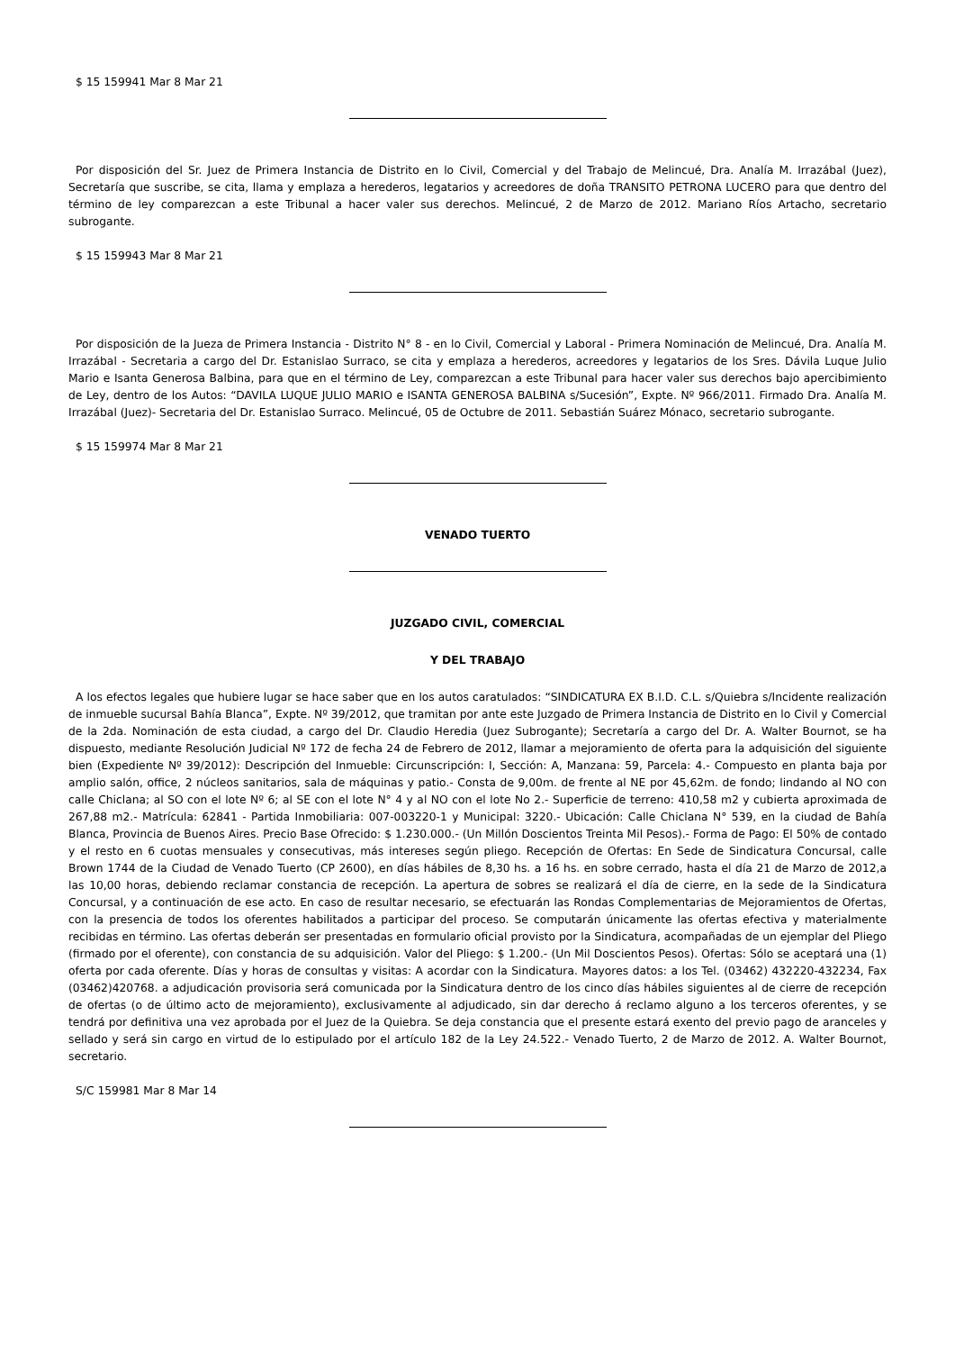$ 15 159941 Mar 8 Mar 21
Por disposición del Sr. Juez de Primera Instancia de Distrito en lo Civil, Comercial y del Trabajo de Melincué, Dra. Analía M. Irrazábal (Juez), Secretaría que suscribe, se cita, llama y emplaza a herederos, legatarios y acreedores de doña TRANSITO PETRONA LUCERO para que dentro del término de ley comparezcan a este Tribunal a hacer valer sus derechos. Melincué, 2 de Marzo de 2012. Mariano Ríos Artacho, secretario subrogante.
$ 15 159943 Mar 8 Mar 21
Por disposición de la Jueza de Primera Instancia - Distrito N° 8 - en lo Civil, Comercial y Laboral - Primera Nominación de Melincué, Dra. Analía M. Irrazábal - Secretaria a cargo del Dr. Estanislao Surraco, se cita y emplaza a herederos, acreedores y legatarios de los Sres. Dávila Luque Julio Mario e Isanta Generosa Balbina, para que en el término de Ley, comparezcan a este Tribunal para hacer valer sus derechos bajo apercibimiento de Ley, dentro de los Autos: “DAVILA LUQUE JULIO MARIO e ISANTA GENEROSA BALBINA s/Sucesión”, Expte. Nº 966/2011. Firmado Dra. Analía M. Irrazábal (Juez)- Secretaria del Dr. Estanislao Surraco. Melincué, 05 de Octubre de 2011. Sebastián Suárez Mónaco, secretario subrogante.
$ 15 159974 Mar 8 Mar 21
VENADO TUERTO
JUZGADO CIVIL, COMERCIAL
Y DEL TRABAJO
A los efectos legales que hubiere lugar se hace saber que en los autos caratulados: “SINDICATURA EX B.I.D. C.L. s/Quiebra s/Incidente realización de inmueble sucursal Bahía Blanca”, Expte. Nº 39/2012, que tramitan por ante este Juzgado de Primera Instancia de Distrito en lo Civil y Comercial de la 2da. Nominación de esta ciudad, a cargo del Dr. Claudio Heredia (Juez Subrogante); Secretaría a cargo del Dr. A. Walter Bournot, se ha dispuesto, mediante Resolución Judicial Nº 172 de fecha 24 de Febrero de 2012, llamar a mejoramiento de oferta para la adquisición del siguiente bien (Expediente Nº 39/2012): Descripción del Inmueble: Circunscripción: I, Sección: A, Manzana: 59, Parcela: 4.- Compuesto en planta baja por amplio salón, office, 2 núcleos sanitarios, sala de máquinas y patio.- Consta de 9,00m. de frente al NE por 45,62m. de fondo; lindando al NO con calle Chiclana; al SO con el lote Nº 6; al SE con el lote N° 4 y al NO con el lote No 2.- Superficie de terreno: 410,58 m2 y cubierta aproximada de 267,88 m2.- Matrícula: 62841 - Partida Inmobiliaria: 007-003220-1 y Municipal: 3220.- Ubicación: Calle Chiclana N° 539, en la ciudad de Bahía Blanca, Provincia de Buenos Aires. Precio Base Ofrecido: $ 1.230.000.- (Un Millón Doscientos Treinta Mil Pesos).- Forma de Pago: El 50% de contado y el resto en 6 cuotas mensuales y consecutivas, más intereses según pliego. Recepción de Ofertas: En Sede de Sindicatura Concursal, calle Brown 1744 de la Ciudad de Venado Tuerto (CP 2600), en días hábiles de 8,30 hs. a 16 hs. en sobre cerrado, hasta el día 21 de Marzo de 2012,a las 10,00 horas, debiendo reclamar constancia de recepción. La apertura de sobres se realizará el día de cierre, en la sede de la Sindicatura Concursal, y a continuación de ese acto. En caso de resultar necesario, se efectuarán las Rondas Complementarias de Mejoramientos de Ofertas, con la presencia de todos los oferentes habilitados a participar del proceso. Se computarán únicamente las ofertas efectiva y materialmente recibidas en término. Las ofertas deberán ser presentadas en formulario oficial provisto por la Sindicatura, acompañadas de un ejemplar del Pliego (firmado por el oferente), con constancia de su adquisición. Valor del Pliego: $ 1.200.- (Un Mil Doscientos Pesos). Ofertas: Sólo se aceptará una (1) oferta por cada oferente. Días y horas de consultas y visitas: A acordar con la Sindicatura. Mayores datos: a los Tel. (03462) 432220-432234, Fax (03462)420768. a adjudicación provisoria será comunicada por la Sindicatura dentro de los cinco días hábiles siguientes al de cierre de recepción de ofertas (o de último acto de mejoramiento), exclusivamente al adjudicado, sin dar derecho á reclamo alguno a los terceros oferentes, y se tendrá por definitiva una vez aprobada por el Juez de la Quiebra. Se deja constancia que el presente estará exento del previo pago de aranceles y sellado y será sin cargo en virtud de lo estipulado por el artículo 182 de la Ley 24.522.- Venado Tuerto, 2 de Marzo de 2012. A. Walter Bournot, secretario.
S/C 159981 Mar 8 Mar 14